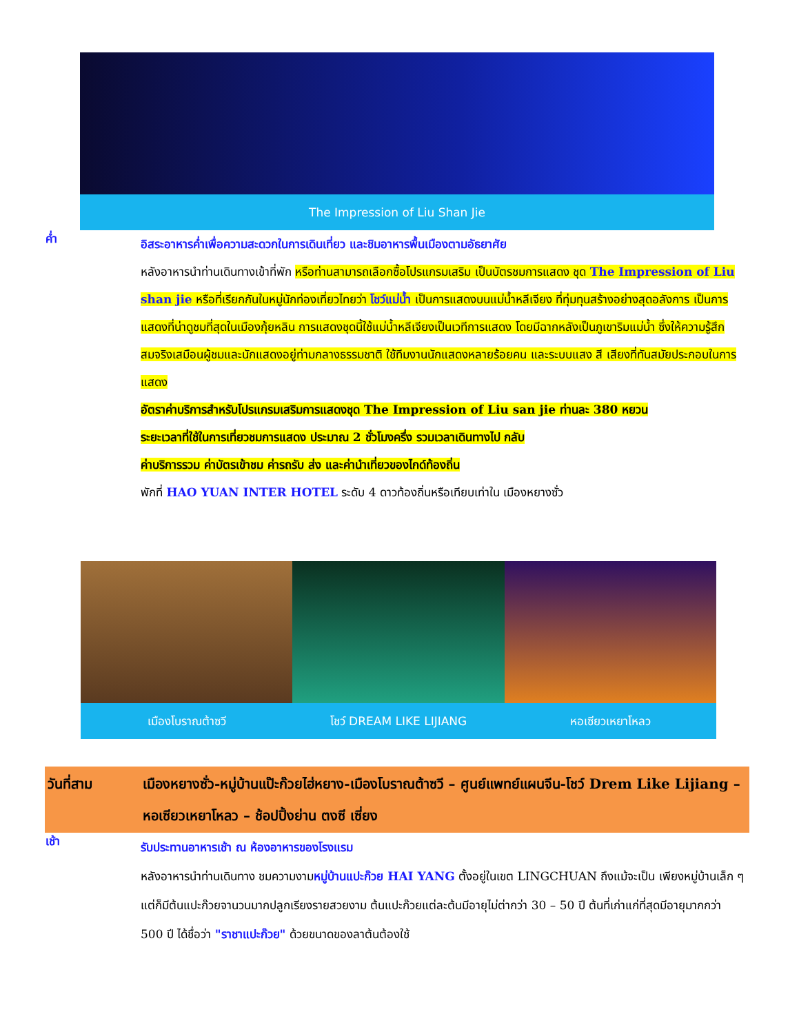The Impression of Liu Shan Jie
ค่ำ
อิสระอาหารค่ำเพื่อความสะดวกในการเดินเที่ยว และชิมอาหารพื้นเมืองตามอัธยาศัย
หลังอาหารนำท่านเดินทางเข้าที่พัก หรือท่านสามารถเลือกซื้อโปรแกรมเสริม เป็นบัตรชมการแสดง ชุด The Impression of Liu shan jie หรือที่เรียกกันในหมู่นักท่องเที่ยวไทยว่า โชว์แม่น้ำ เป็นการแสดงบนแม่น้ำหลีเจียง ที่ทุ่มทุนสร้างอย่างสุดอลังการ เป็นการแสดงที่น่าดูชมที่สุดในเมืองกุ้ยหลิน การแสดงชุดนี้ใช้แม่น้ำหลีเจียงเป็นเวทีการแสดง โดยมีฉากหลังเป็นภูเขาริมแม่น้ำ ซึ่งให้ความรู้สึกสมจริงเสมือนผู้ชมและนักแสดงอยู่ท่ามกลางธรรมชาติ ใช้ทีมงานนักแสดงหลายร้อยคน และระบบแสง สี เสียงที่ทันสมัยประกอบในการแสดง
อัตราค่าบริการสำหรับโปรแกรมเสริมการแสดงชุด The Impression of Liu san jie ท่านละ 380 หยวน
ระยะเวลาที่ใช้ในการเที่ยวชมการแสดง ประมาณ 2 ชั่วโมงครึ่ง รวมเวลาเดินทางไป กลับ
ค่าบริการรวม ค่าบัตรเข้าชม ค่ารถรับ ส่ง และค่านำเที่ยวของไกด์ท้องถิ่น
พักที่ HAO YUAN INTER HOTEL ระดับ 4 ดาวท้องถิ่นหรือเทียบเท่าใน เมืองหยางซั่ว
เมืองโบราณต้าซวี โชว์ DREAM LIKE LIJIANG หอเซียวเหยาโหลว
วันที่สาม เมืองหยางซั่ว-หมู่บ้านแป๊ะก๊วยไฮ่หยาง-เมืองโบราณต้าซวี – ศูนย์แพทย์แผนจีน-โชว์ Drem Like Lijiang – หอเซียวเหยาโหลว – ช้อปปิ้งย่าน ตงซี เซี่ยง
เช้า
รับประทานอาหารเช้า ณ ห้องอาหารของโรงแรม
หลังอาหารนำท่านเดินทาง ชมความงามหมู่บ้านแปะก๊วย HAI YANG ตั้งอยู่ในเขต LINGCHUAN ถึงแม้จะเป็น เพียงหมู่บ้านเล็ก ๆ แต่ก็มีต้นแปะก๊วยจานวนมากปลูกเรียงรายสวยงาม ต้นแปะก๊วยแต่ละต้นมีอายุไม่ต่ากว่า 30 – 50 ปี ต้นที่เก่าแก่ที่สุดมีอายุมากกว่า 500 ปี ได้ชื่อว่า "ราชาแปะก๊วย" ด้วยขนาดของลาต้นต้องใช้